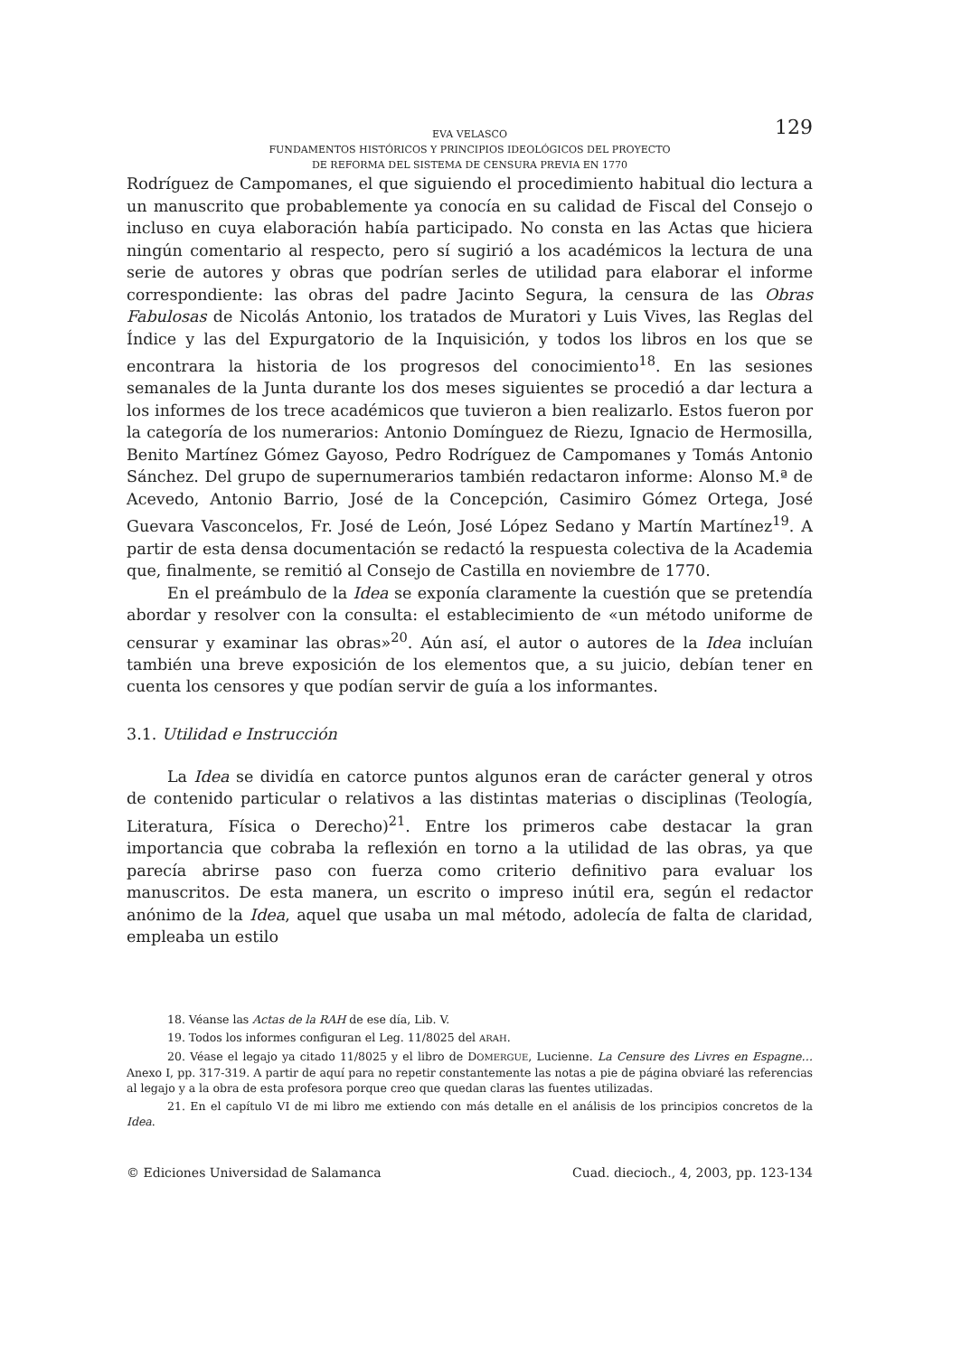EVA VELASCO
FUNDAMENTOS HISTÓRICOS Y PRINCIPIOS IDEOLÓGICOS DEL PROYECTO
DE REFORMA DEL SISTEMA DE CENSURA PREVIA EN 1770
129
Rodríguez de Campomanes, el que siguiendo el procedimiento habitual dio lectura a un manuscrito que probablemente ya conocía en su calidad de Fiscal del Consejo o incluso en cuya elaboración había participado. No consta en las Actas que hiciera ningún comentario al respecto, pero sí sugirió a los académicos la lectura de una serie de autores y obras que podrían serles de utilidad para elaborar el informe correspondiente: las obras del padre Jacinto Segura, la censura de las Obras Fabulosas de Nicolás Antonio, los tratados de Muratori y Luis Vives, las Reglas del Índice y las del Expurgatorio de la Inquisición, y todos los libros en los que se encontrara la historia de los progresos del conocimiento<sup>18</sup>. En las sesiones semanales de la Junta durante los dos meses siguientes se procedió a dar lectura a los informes de los trece académicos que tuvieron a bien realizarlo. Estos fueron por la categoría de los numerarios: Antonio Domínguez de Riezu, Ignacio de Hermosilla, Benito Martínez Gómez Gayoso, Pedro Rodríguez de Campomanes y Tomás Antonio Sánchez. Del grupo de supernumerarios también redactaron informe: Alonso M.ª de Acevedo, Antonio Barrio, José de la Concepción, Casimiro Gómez Ortega, José Guevara Vasconcelos, Fr. José de León, José López Sedano y Martín Martínez<sup>19</sup>. A partir de esta densa documentación se redactó la respuesta colectiva de la Academia que, finalmente, se remitió al Consejo de Castilla en noviembre de 1770.
En el preámbulo de la Idea se exponía claramente la cuestión que se pretendía abordar y resolver con la consulta: el establecimiento de «un método uniforme de censurar y examinar las obras»<sup>20</sup>. Aún así, el autor o autores de la Idea incluían también una breve exposición de los elementos que, a su juicio, debían tener en cuenta los censores y que podían servir de guía a los informantes.
3.1. Utilidad e Instrucción
La Idea se dividía en catorce puntos algunos eran de carácter general y otros de contenido particular o relativos a las distintas materias o disciplinas (Teología, Literatura, Física o Derecho)<sup>21</sup>. Entre los primeros cabe destacar la gran importancia que cobraba la reflexión en torno a la utilidad de las obras, ya que parecía abrirse paso con fuerza como criterio definitivo para evaluar los manuscritos. De esta manera, un escrito o impreso inútil era, según el redactor anónimo de la Idea, aquel que usaba un mal método, adolecía de falta de claridad, empleaba un estilo
18. Véanse las Actas de la RAH de ese día, Lib. V.
19. Todos los informes configuran el Leg. 11/8025 del ARAH.
20. Véase el legajo ya citado 11/8025 y el libro de DOMERGUE, Lucienne. La Censure des Livres en Espagne… Anexo I, pp. 317-319. A partir de aquí para no repetir constantemente las notas a pie de página obviaré las referencias al legajo y a la obra de esta profesora porque creo que quedan claras las fuentes utilizadas.
21. En el capítulo VI de mi libro me extiendo con más detalle en el análisis de los principios concretos de la Idea.
© Ediciones Universidad de Salamanca Cuad. diecioch., 4, 2003, pp. 123-134